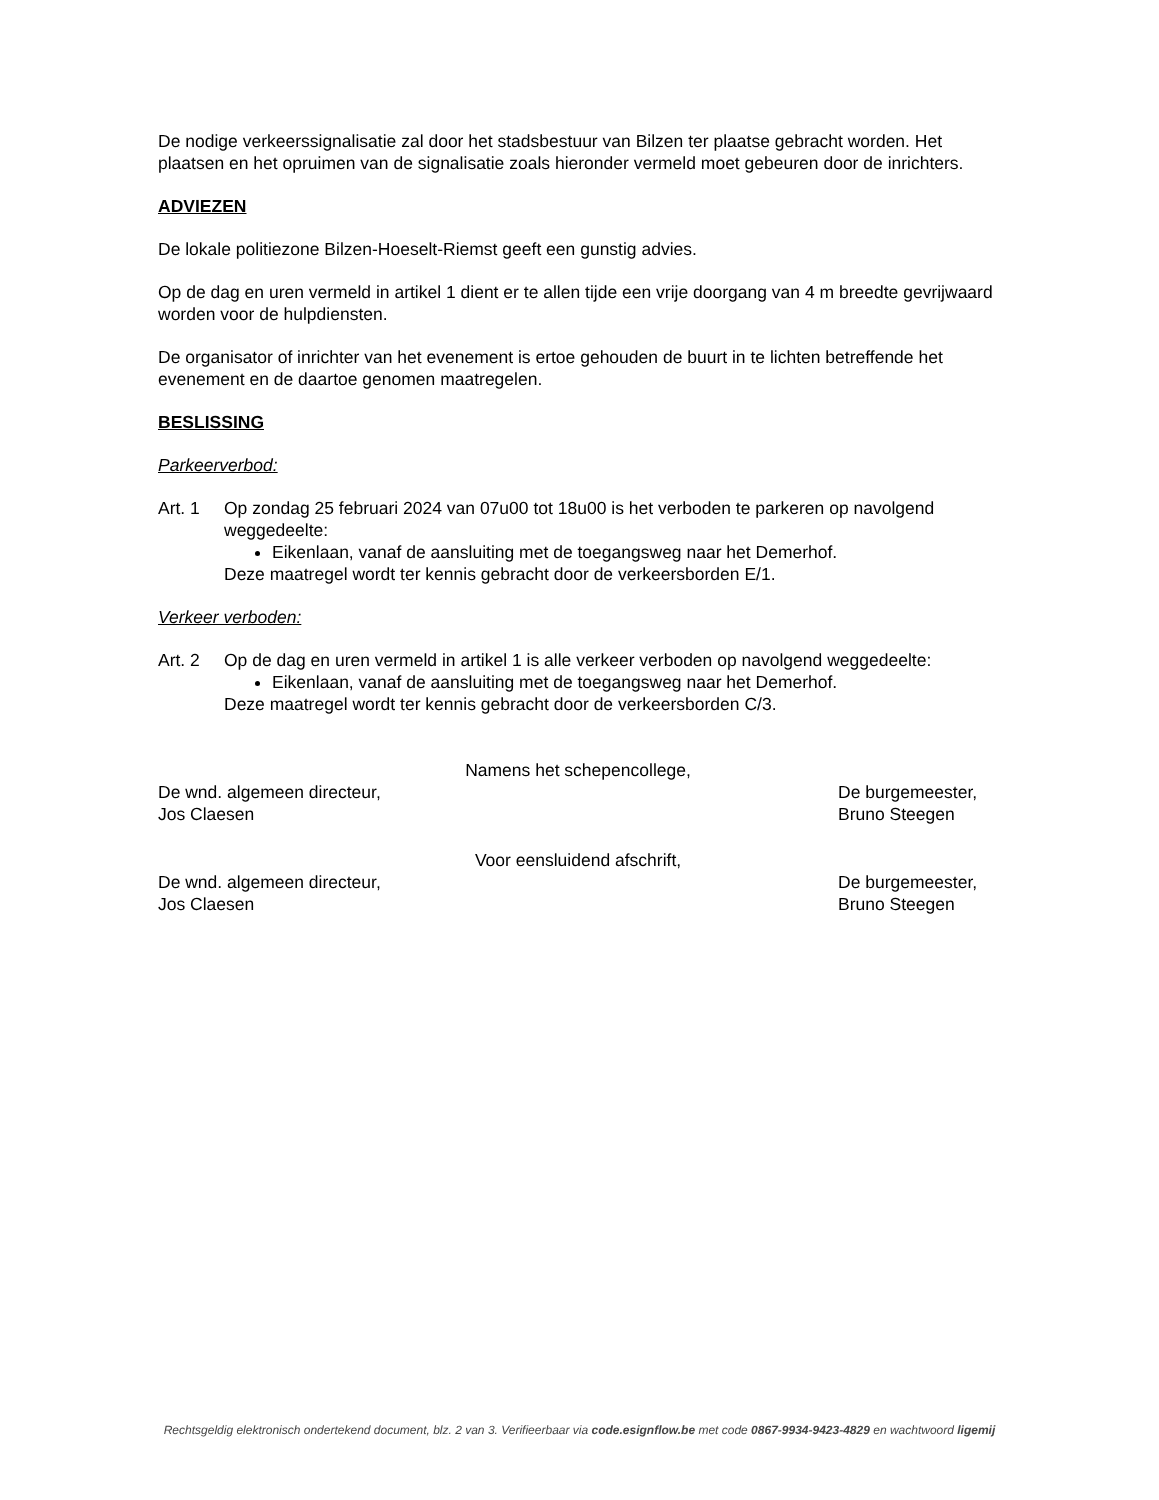De nodige verkeerssignalisatie zal door het stadsbestuur van Bilzen ter plaatse gebracht worden. Het plaatsen en het opruimen van de signalisatie zoals hieronder vermeld moet gebeuren door de inrichters.
ADVIEZEN
De lokale politiezone Bilzen-Hoeselt-Riemst geeft een gunstig advies.
Op de dag en uren vermeld in artikel 1 dient er te allen tijde een vrije doorgang van 4 m breedte gevrijwaard worden voor de hulpdiensten.
De organisator of inrichter van het evenement is ertoe gehouden de buurt in te lichten betreffende het evenement en de daartoe genomen maatregelen.
BESLISSING
Parkeerverbod:
Art. 1 Op zondag 25 februari 2024 van 07u00 tot 18u00 is het verboden te parkeren op navolgend weggedeelte:
Eikenlaan, vanaf de aansluiting met de toegangsweg naar het Demerhof.
Deze maatregel wordt ter kennis gebracht door de verkeersborden E/1.
Verkeer verboden:
Art. 2 Op de dag en uren vermeld in artikel 1 is alle verkeer verboden op navolgend weggedeelte:
Eikenlaan, vanaf de aansluiting met de toegangsweg naar het Demerhof.
Deze maatregel wordt ter kennis gebracht door de verkeersborden C/3.
Namens het schepencollege,
De wnd. algemeen directeur,
Jos Claesen
De burgemeester,
Bruno Steegen
Voor eensluidend afschrift,
De wnd. algemeen directeur,
Jos Claesen
De burgemeester,
Bruno Steegen
Rechtsgeldig elektronisch ondertekend document, blz. 2 van 3. Verifieerbaar via code.esignflow.be met code 0867-9934-9423-4829 en wachtwoord ligemij